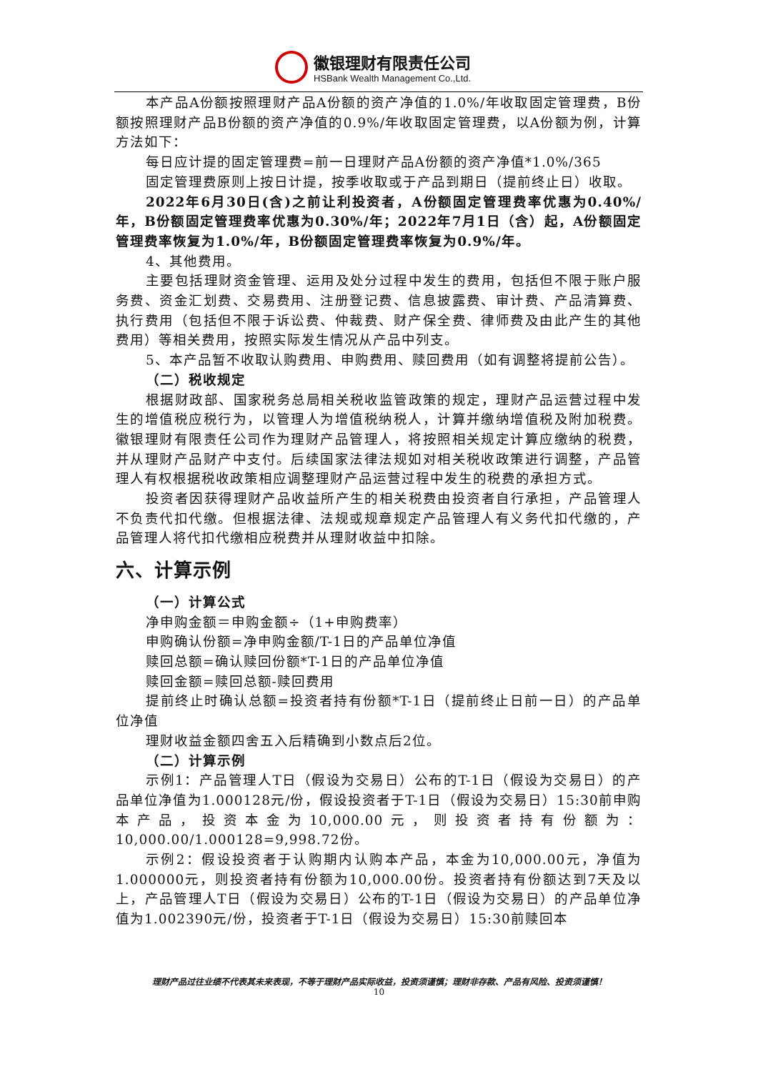徽银理财有限责任公司
HSBank Wealth Management Co.,Ltd.
本产品A份额按照理财产品A份额的资产净值的1.0%/年收取固定管理费，B份额按照理财产品B份额的资产净值的0.9%/年收取固定管理费，以A份额为例，计算方法如下：
每日应计提的固定管理费=前一日理财产品A份额的资产净值*1.0%/365
固定管理费原则上按日计提，按季收取或于产品到期日（提前终止日）收取。
2022年6月30日(含)之前让利投资者，A份额固定管理费率优惠为0.40%/年，B份额固定管理费率优惠为0.30%/年；2022年7月1日（含）起，A份额固定管理费率恢复为1.0%/年，B份额固定管理费率恢复为0.9%/年。
4、其他费用。
主要包括理财资金管理、运用及处分过程中发生的费用，包括但不限于账户服务费、资金汇划费、交易费用、注册登记费、信息披露费、审计费、产品清算费、执行费用（包括但不限于诉讼费、仲裁费、财产保全费、律师费及由此产生的其他费用）等相关费用，按照实际发生情况从产品中列支。
5、本产品暂不收取认购费用、申购费用、赎回费用（如有调整将提前公告）。
（二）税收规定
根据财政部、国家税务总局相关税收监管政策的规定，理财产品运营过程中发生的增值税应税行为，以管理人为增值税纳税人，计算并缴纳增值税及附加税费。徽银理财有限责任公司作为理财产品管理人，将按照相关规定计算应缴纳的税费，并从理财产品财产中支付。后续国家法律法规如对相关税收政策进行调整，产品管理人有权根据税收政策相应调整理财产品运营过程中发生的税费的承担方式。
投资者因获得理财产品收益所产生的相关税费由投资者自行承担，产品管理人不负责代扣代缴。但根据法律、法规或规章规定产品管理人有义务代扣代缴的，产品管理人将代扣代缴相应税费并从理财收益中扣除。
六、计算示例
（一）计算公式
净申购金额＝申购金额÷（1+申购费率）
申购确认份额=净申购金额/T-1日的产品单位净值
赎回总额=确认赎回份额*T-1日的产品单位净值
赎回金额=赎回总额-赎回费用
提前终止时确认总额=投资者持有份额*T-1日（提前终止日前一日）的产品单位净值
理财收益金额四舍五入后精确到小数点后2位。
（二）计算示例
示例1：产品管理人T日（假设为交易日）公布的T-1日（假设为交易日）的产品单位净值为1.000128元/份，假设投资者于T-1日（假设为交易日）15:30前申购本产品，投资本金为10,000.00元，则投资者持有份额为：10,000.00/1.000128=9,998.72份。
示例2：假设投资者于认购期内认购本产品，本金为10,000.00元，净值为1.000000元，则投资者持有份额为10,000.00份。投资者持有份额达到7天及以上，产品管理人T日（假设为交易日）公布的T-1日（假设为交易日）的产品单位净值为1.002390元/份，投资者于T-1日（假设为交易日）15:30前赎回本
理财产品过往业绩不代表其未来表现，不等于理财产品实际收益，投资须谨慎；理财非存款、产品有风险、投资须谨慎！
10